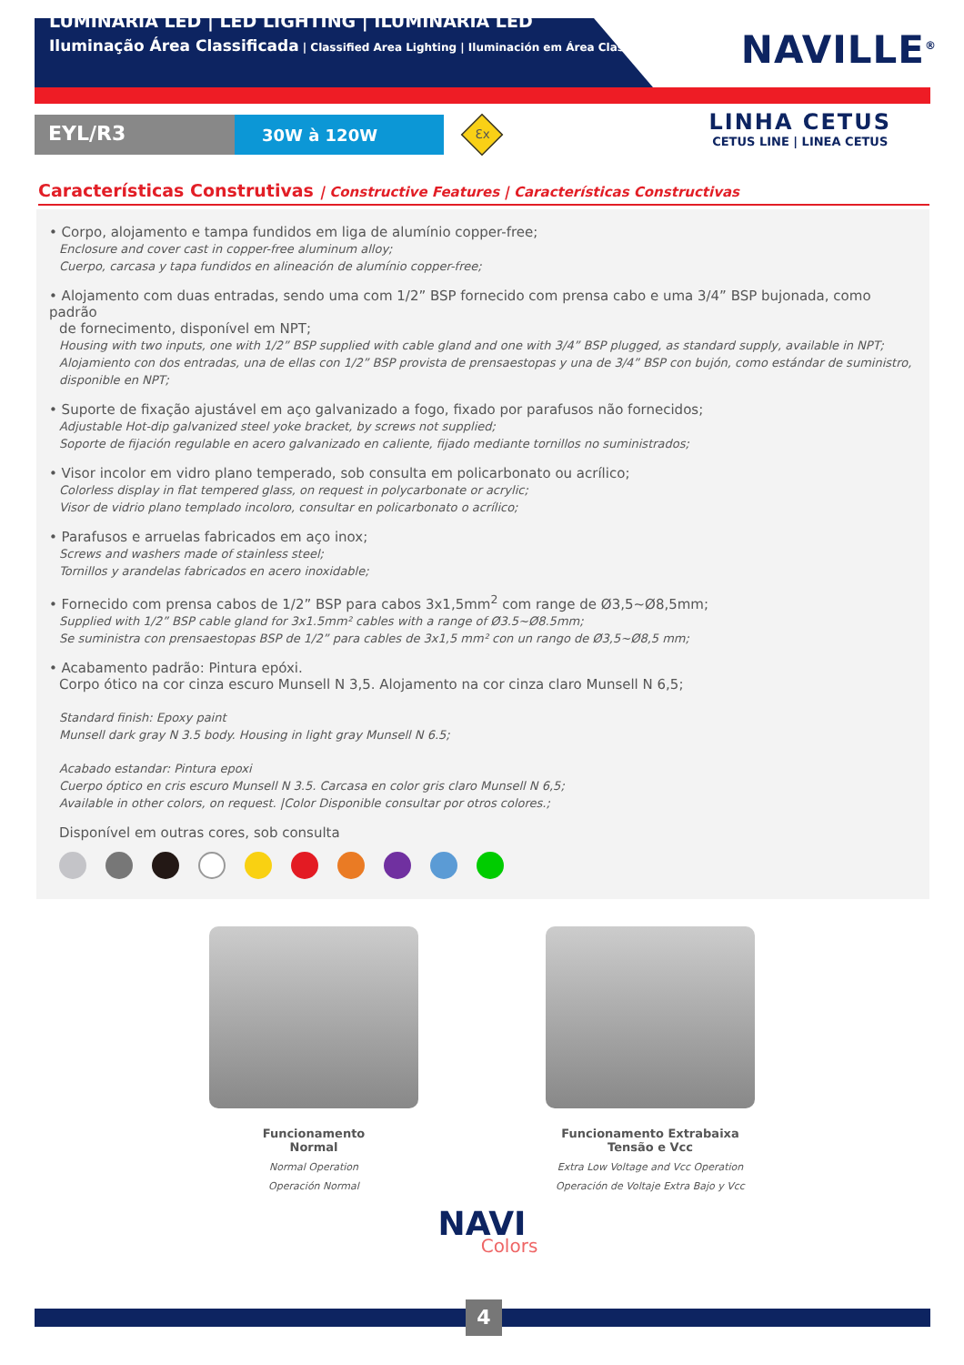LUMINÁRIA LED | LED LIGHTING | ILUMINARIA LED
Iluminação Área Classificada | Classified Area Lighting | Iluminación em Área Clasificada
NAVILLE<sup>®</sup>
EYL/R3
30W à 120W
Ɛx
LINHA CETUS
CETUS LINE | LINEA CETUS
Características Construtivas | Constructive Features | Características Constructivas
• Corpo, alojamento e tampa fundidos em liga de alumínio copper-free;
Enclosure and cover cast in copper-free aluminum alloy;
Cuerpo, carcasa y tapa fundidos en alineación de alumínio copper-free;
• Alojamento com duas entradas, sendo uma com 1/2” BSP fornecido com prensa cabo e uma 3/4” BSP bujonada, como padrão
de fornecimento, disponível em NPT;
Housing with two inputs, one with 1/2” BSP supplied with cable gland and one with 3/4” BSP plugged, as standard supply, available in NPT;
Alojamiento con dos entradas, una de ellas con 1/2” BSP provista de prensaestopas y una de 3/4” BSP con bujón, como estándar de suministro, disponible en NPT;
• Suporte de fixação ajustável em aço galvanizado a fogo, fixado por parafusos não fornecidos;
Adjustable Hot-dip galvanized steel yoke bracket, by screws not supplied;
Soporte de fijación regulable en acero galvanizado en caliente, fijado mediante tornillos no suministrados;
• Visor incolor em vidro plano temperado, sob consulta em policarbonato ou acrílico;
Colorless display in flat tempered glass, on request in polycarbonate or acrylic;
Visor de vidrio plano templado incoloro, consultar en policarbonato o acrílico;
• Parafusos e arruelas fabricados em aço inox;
Screws and washers made of stainless steel;
Tornillos y arandelas fabricados en acero inoxidable;
• Fornecido com prensa cabos de 1/2” BSP para cabos 3x1,5mm<sup>2</sup> com range de Ø3,5~Ø8,5mm;
Supplied with 1/2” BSP cable gland for 3x1.5mm² cables with a range of Ø3.5~Ø8.5mm;
Se suministra con prensaestopas BSP de 1/2” para cables de 3x1,5 mm² con un rango de Ø3,5~Ø8,5 mm;
• Acabamento padrão: Pintura epóxi.
Corpo ótico na cor cinza escuro Munsell N 3,5. Alojamento na cor cinza claro Munsell N 6,5;
Standard finish: Epoxy paint
Munsell dark gray N 3.5 body. Housing in light gray Munsell N 6.5;
Acabado estandar: Pintura epoxi
Cuerpo óptico en cris escuro Munsell N 3.5. Carcasa en color gris claro Munsell N 6,5;
Available in other colors, on request. |Color Disponible consultar por otros colores.;
Disponível em outras cores, sob consulta
Funcionamento
Normal
Normal Operation
Operación Normal
Funcionamento Extrabaixa
Tensão e Vcc
Extra Low Voltage and Vcc Operation
Operación de Voltaje Extra Bajo y Vcc
NAVI
Colors
4